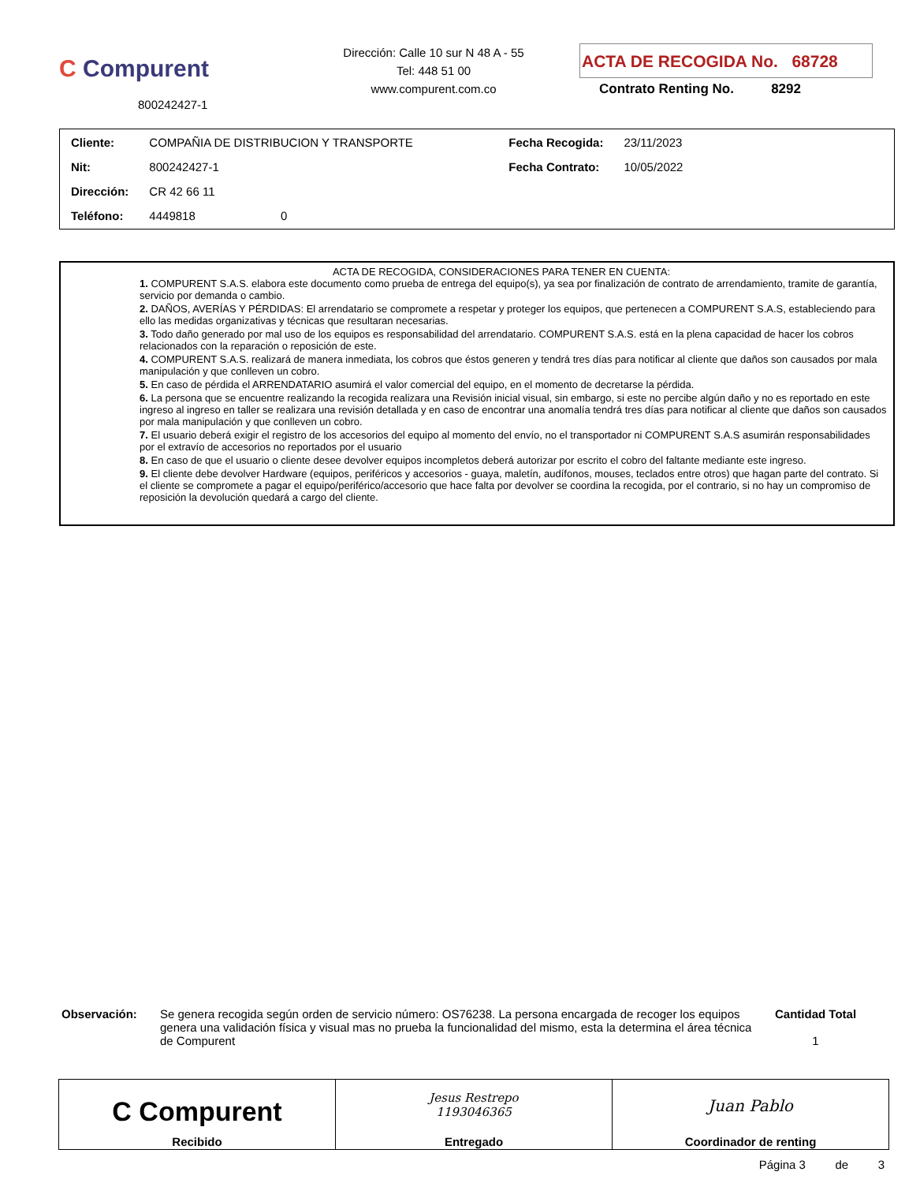C Compurent
800242427-1
Dirección: Calle 10 sur N 48 A - 55
Tel: 448 51 00
www.compurent.com.co
ACTA DE RECOGIDA No. 68728
Contrato Renting No. 8292
| Cliente: | COMPAÑIA DE DISTRIBUCION Y TRANSPORTE | Fecha Recogida: | 23/11/2023 |
| Nit: | 800242427-1 | Fecha Contrato: | 10/05/2022 |
| Dirección: | CR 42 66 11 | | |
| Teléfono: | 4449818 0 | | |
ACTA DE RECOGIDA, CONSIDERACIONES PARA TENER EN CUENTA:
1. COMPURENT S.A.S. elabora este documento como prueba de entrega del equipo(s), ya sea por finalización de contrato de arrendamiento, tramite de garantía, servicio por demanda o cambio.
2. DAÑOS, AVERÍAS Y PÉRDIDAS: El arrendatario se compromete a respetar y proteger los equipos, que pertenecen a COMPURENT S.A.S, estableciendo para ello las medidas organizativas y técnicas que resultaran necesarias.
3. Todo daño generado por mal uso de los equipos es responsabilidad del arrendatario. COMPURENT S.A.S. está en la plena capacidad de hacer los cobros relacionados con la reparación o reposición de este.
4. COMPURENT S.A.S. realizará de manera inmediata, los cobros que éstos generen y tendrá tres días para notificar al cliente que daños son causados por mala manipulación y que conlleven un cobro.
5. En caso de pérdida el ARRENDATARIO asumirá el valor comercial del equipo, en el momento de decretarse la pérdida.
6. La persona que se encuentre realizando la recogida realizara una Revisión inicial visual, sin embargo, si este no percibe algún daño y no es reportado en este ingreso al ingreso en taller se realizara una revisión detallada y en caso de encontrar una anomalía tendrá tres días para notificar al cliente que daños son causados por mala manipulación y que conlleven un cobro.
7. El usuario deberá exigir el registro de los accesorios del equipo al momento del envío, no el transportador ni COMPURENT S.A.S asumirán responsabilidades por el extravío de accesorios no reportados por el usuario
8. En caso de que el usuario o cliente desee devolver equipos incompletos deberá autorizar por escrito el cobro del faltante mediante este ingreso.
9. El cliente debe devolver Hardware (equipos, periféricos y accesorios - guaya, maletín, audífonos, mouses, teclados entre otros) que hagan parte del contrato. Si el cliente se compromete a pagar el equipo/periférico/accesorio que hace falta por devolver se coordina la recogida, por el contrario, si no hay un compromiso de reposición la devolución quedará a cargo del cliente.
Observación: Se genera recogida según orden de servicio número: OS76238. La persona encargada de recoger los equipos genera una validación física y visual mas no prueba la funcionalidad del mismo, esta la determina el área técnica de Compurent
Cantidad Total
1
| C Compurent Recibido | Jesus Restrepo 1193046365 Entregado | Juan Pablo Coordinador de renting |
Página 3 de 3